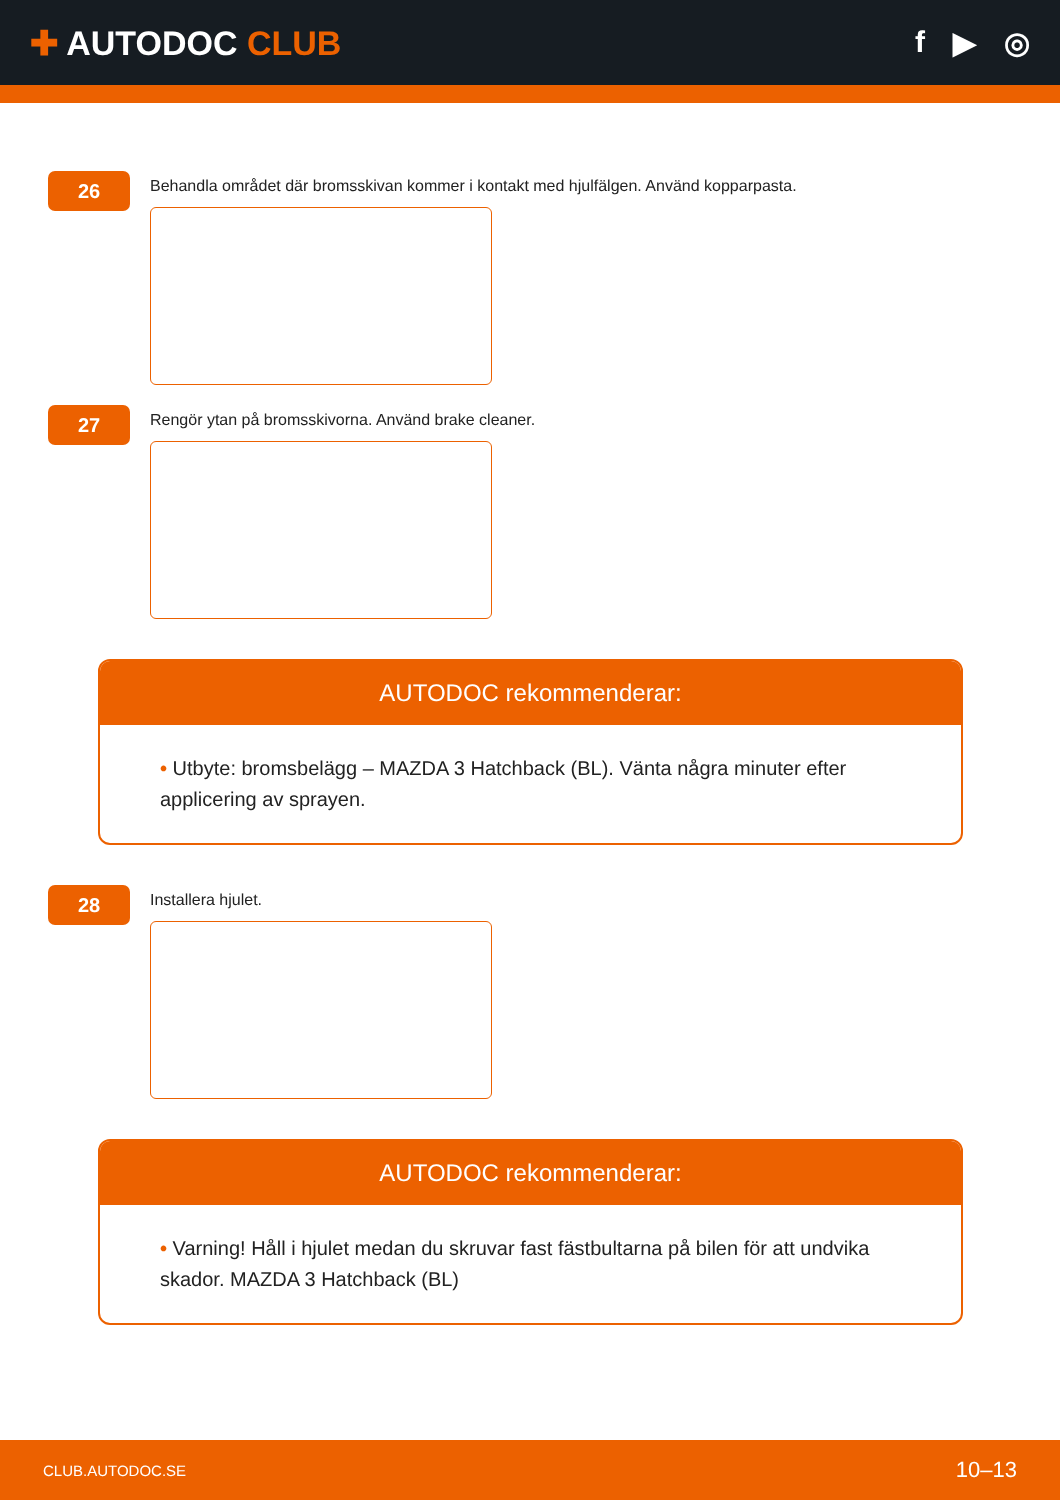✚ AUTODOC CLUB f ▶ ◎
26
Behandla området där bromsskivan kommer i kontakt med hjulfälgen. Använd kopparpasta.
27
Rengör ytan på bromsskivorna. Använd brake cleaner.
AUTODOC rekommenderar:
• Utbyte: bromsbelägg – MAZDA 3 Hatchback (BL). Vänta några minuter efter applicering av sprayen.
28
Installera hjulet.
AUTODOC rekommenderar:
• Varning! Håll i hjulet medan du skruvar fast fästbultarna på bilen för att undvika skador. MAZDA 3 Hatchback (BL)
CLUB.AUTODOC.SE 10–13